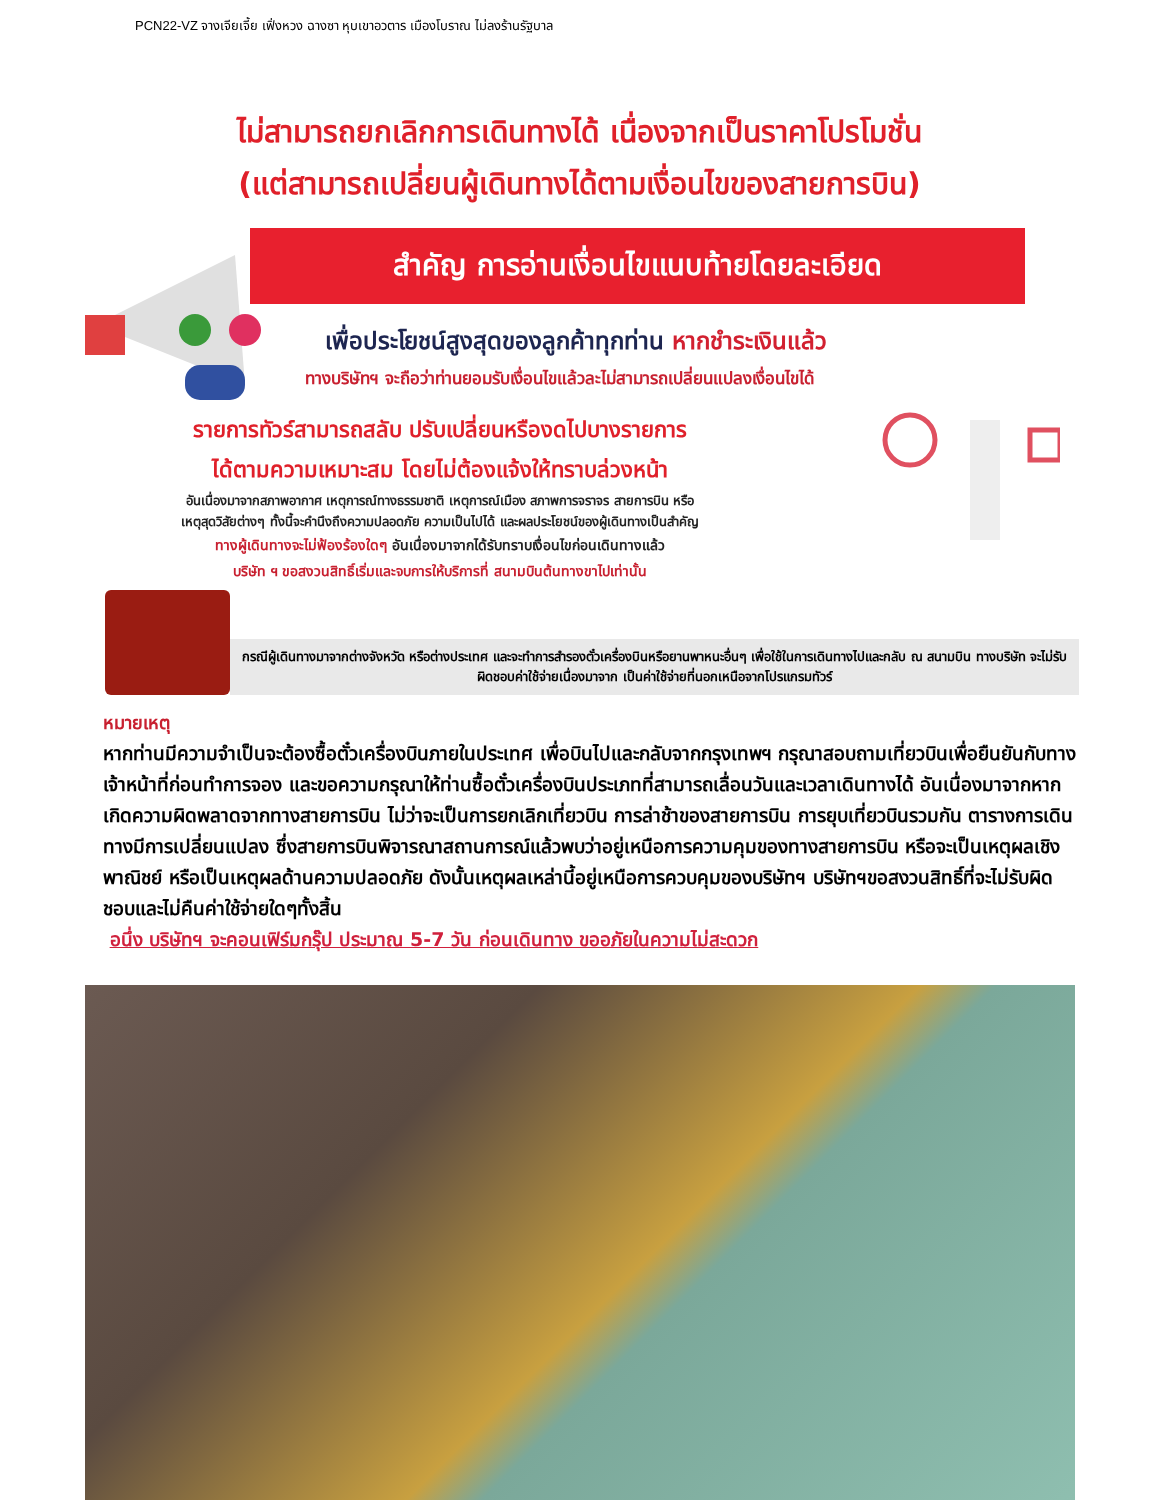PCN22-VZ จางเจียเจี้ย เฟิ่งหวง ฉางซา หุบเขาอวตาร เมืองโบราณ ไม่ลงร้านรัฐบาล
ไม่สามารถยกเลิกการเดินทางได้ เนื่องจากเป็นราคาโปรโมชั่น
(แต่สามารถเปลี่ยนผู้เดินทางได้ตามเงื่อนไขของสายการบิน)
สำคัญ การอ่านเงื่อนไขแนบท้ายโดยละเอียด
เพื่อประโยชน์สูงสุดของลูกค้าทุกท่าน หากชำระเงินแล้ว
ทางบริษัทฯ จะถือว่าท่านยอมรับเงื่อนไขแล้วละไม่สามารถเปลี่ยนแปลงเงื่อนไขได้
รายการทัวร์สามารถสลับ ปรับเปลี่ยนหรืองดไปบางรายการ
ได้ตามความเหมาะสม โดยไม่ต้องแจ้งให้ทราบล่วงหน้า
อันเนื่องมาจากสภาพอากาศ เหตุการณ์ทางธรรมชาติ เหตุการณ์เมือง สภาพการจราจร สายการบิน หรือ
เหตุสุดวิสัยต่างๆ ทั้งนี้จะคำนึงถึงความปลอดภัย ความเป็นไปได้ และผลประโยชน์ของผู้เดินทางเป็นสำคัญ
ทางผู้เดินทางจะไม่ฟ้องร้องใดๆ อันเนื่องมาจากได้รับทราบเงื่อนไขก่อนเดินทางแล้ว
บริษัท ฯ ขอสงวนสิทธิ์เริ่มและจบการให้บริการที่ สนามบินต้นทางขาไปเท่านั้น
กรณีผู้เดินทางมาจากต่างจังหวัด หรือต่างประเทศ และจะทำการสำรองตั๋วเครื่องบินหรือยานพาหนะอื่นๆ เพื่อใช้ในการเดินทางไปและกลับ ณ สนามบิน ทางบริษัท จะไม่รับผิดชอบค่าใช้จ่ายเนื่องมาจาก เป็นค่าใช้จ่ายที่นอกเหนือจากโปรแกรมทัวร์
หมายเหตุ
หากท่านมีความจำเป็นจะต้องซื้อตั๋วเครื่องบินภายในประเทศ เพื่อบินไปและกลับจากกรุงเทพฯ กรุณาสอบถามเที่ยวบินเพื่อยืนยันกับทางเจ้าหน้าที่ก่อนทำการจอง และขอความกรุณาให้ท่านซื้อตั๋วเครื่องบินประเภทที่สามารถเลื่อนวันและเวลาเดินทางได้ อันเนื่องมาจากหากเกิดความผิดพลาดจากทางสายการบิน ไม่ว่าจะเป็นการยกเลิกเที่ยวบิน การล่าช้าของสายการบิน การยุบเที่ยวบินรวมกัน ตารางการเดินทางมีการเปลี่ยนแปลง ซึ่งสายการบินพิจารณาสถานการณ์แล้วพบว่าอยู่เหนือการความคุมของทางสายการบิน หรือจะเป็นเหตุผลเชิงพาณิชย์ หรือเป็นเหตุผลด้านความปลอดภัย ดังนั้นเหตุผลเหล่านี้อยู่เหนือการควบคุมของบริษัทฯ บริษัทฯขอสงวนสิทธิ์ที่จะไม่รับผิดชอบและไม่คืนค่าใช้จ่ายใดๆทั้งสิ้น
อนึ่ง บริษัทฯ จะคอนเฟิร์มกรุ๊ป ประมาณ 5-7 วัน ก่อนเดินทาง ขออภัยในความไม่สะดวก